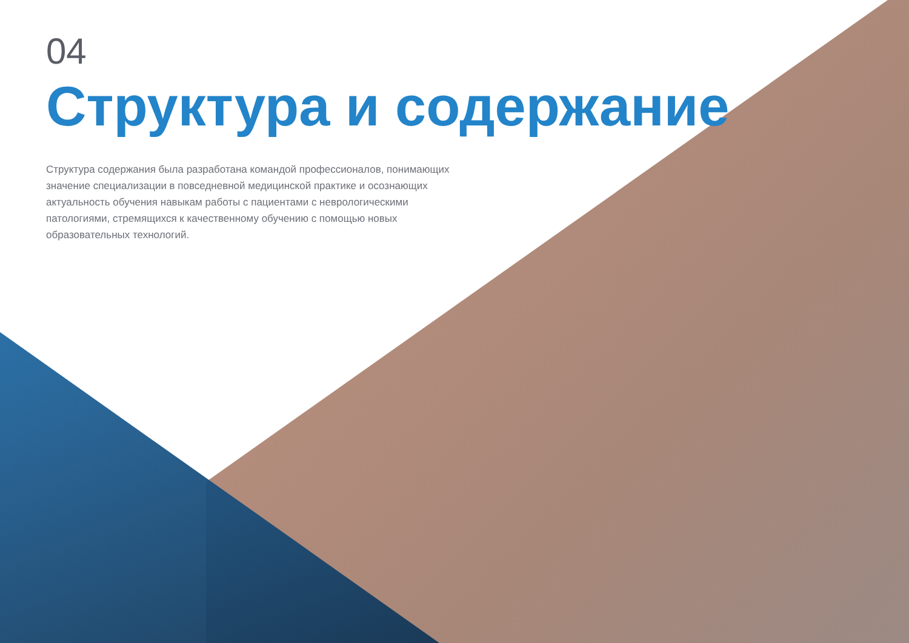04
Структура и содержание
Структура содержания была разработана командой профессионалов, понимающих значение специализации в повседневной медицинской практике и осознающих актуальность обучения навыкам работы с пациентами с неврологическими патологиями, стремящихся к качественному обучению с помощью новых образовательных технологий.